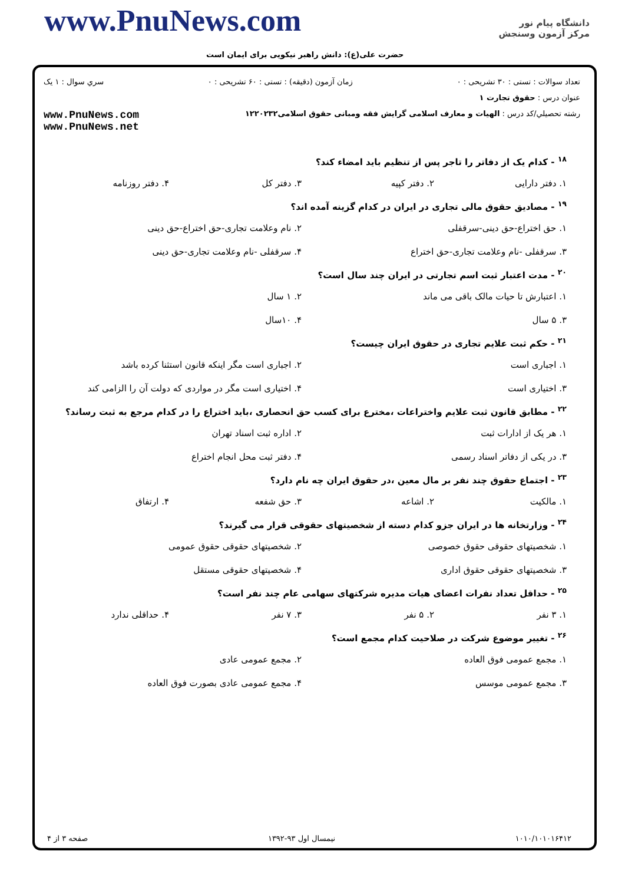www.PnuNews.com
حضرت علی(ع): دانش راهبر نیکویی برای ایمان است
دانشگاه پیام نور
مرکز آزمون وسنجش
تعداد سوالات : تستی : ۳۰ تشریحی : ۰ زمان آزمون (دقیقه) : تستی : ۶۰ تشریحی : ۰ سري سوال : ۱ یک
عنوان درس : حقوق تجارت ۱
رشته تحصيلي/کد درس : الهیات و معارف اسلامی گرایش فقه ومبانی حقوق اسلامی۱۲۲۰۲۳۲ www.PnuNews.com
www.PnuNews.net
<sup>۱۸</sup> - کدام یک از دفاتر را تاجر پس از تنظیم باید امضاء کند؟
۱. دفتر دارایی ۲. دفتر کپیه ۳. دفتر کل ۴. دفتر روزنامه
<sup>۱۹</sup> - مصادیق حقوق مالی تجاری در ایران در کدام گزینه آمده اند؟
۱. حق اختراع-حق دینی-سرقفلی ۲. نام وعلامت تجاری-حق اختراع-حق دینی ۳. سرقفلی -نام وعلامت تجاری-حق اختراع ۴. سرقفلی -نام وعلامت تجاری-حق دینی
<sup>۲۰</sup> - مدت اعتبار ثبت اسم تجارتی در ایران چند سال است؟
۱. اعتبارش تا حیات مالک باقی می ماند ۲. ۱ سال ۳. ۵ سال ۴. ۱۰سال
<sup>۲۱</sup> - حکم ثبت علایم تجاری در حقوق ایران چیست؟
۱. اجباری است ۲. اجباری است مگر اینکه قانون استثنا کرده باشد ۳. اختیاری است ۴. اختیاری است مگر در مواردی که دولت آن را الزامی کند
<sup>۲۲</sup> - مطابق قانون ثبت علایم واختراعات ،مخترع برای کسب حق انحصاری ،باید اختراع را در کدام مرجع به ثبت رساند؟
۱. هر یک از ادارات ثبت ۲. اداره ثبت اسناد تهران ۳. در یکی از دفاتر اسناد رسمی ۴. دفتر ثبت محل انجام اختراع
<sup>۲۳</sup> - اجتماع حقوق چند نفر بر مال معین ،در حقوق ایران چه نام دارد؟
۱. مالکیت ۲. اشاعه ۳. حق شفعه ۴. ارتفاق
<sup>۲۴</sup> - وزارتخانه ها در ایران جزو کدام دسته از شخصیتهای حقوقی قرار می گیرند؟
۱. شخصیتهای حقوقی حقوق خصوصی ۲. شخصیتهای حقوقی حقوق عمومی ۳. شخصیتهای حقوقی حقوق اداری ۴. شخصیتهای حقوقی مستقل
<sup>۲۵</sup> - حداقل تعداد نفرات اعضای هیات مدیره شرکتهای سهامی عام چند نفر است؟
۱. ۳ نفر ۲. ۵ نفر ۳. ۷ نفر ۴. حداقلی ندارد
<sup>۲۶</sup> - تغییر موضوع شرکت در صلاحیت کدام مجمع است؟
۱. مجمع عمومی فوق العاده ۲. مجمع عمومی عادی ۳. مجمع عمومی موسس ۴. مجمع عمومی عادی بصورت فوق العاده
۱۰۱۰/۱۰۱۰۱۶۴۱۲ نیمسال اول ۹۳-۱۳۹۲ صفحه ۳ از ۴